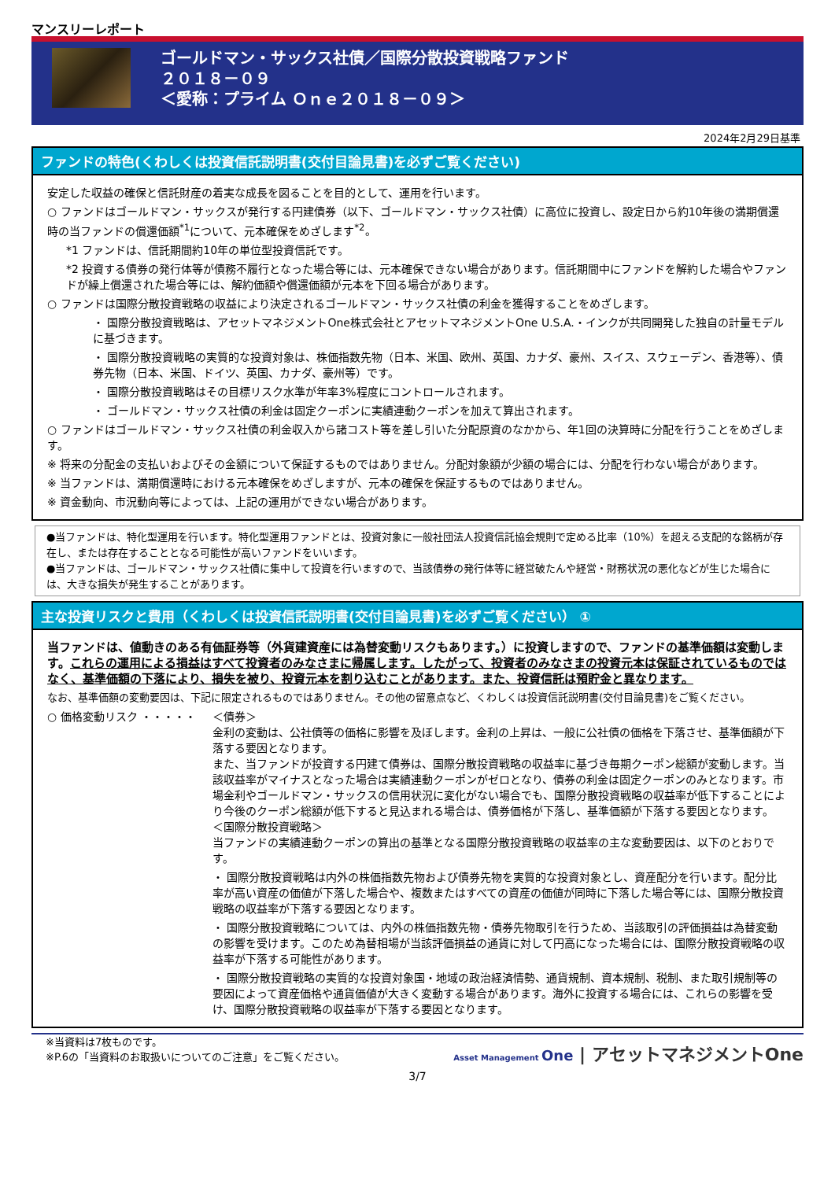マンスリーレポート
ゴールドマン・サックス社債／国際分散投資戦略ファンド
２０１８－０９
＜愛称：プライム Ｏｎｅ２０１８－０９＞
2024年2月29日基準
ファンドの特色(くわしくは投資信託説明書(交付目論見書)を必ずご覧ください)
安定した収益の確保と信託財産の着実な成長を図ることを目的として、運用を行います。
○ ファンドはゴールドマン・サックスが発行する円建債券（以下、ゴールドマン・サックス社債）に高位に投資し、設定日から約10年後の満期償還時の当ファンドの償還価額<sup>*1</sup>について、元本確保をめざします<sup>*2</sup>。
*1 ファンドは、信託期間約10年の単位型投資信託です。
*2 投資する債券の発行体等が債務不履行となった場合等には、元本確保できない場合があります。信託期間中にファンドを解約した場合やファンドが繰上償還された場合等には、解約価額や償還価額が元本を下回る場合があります。
○ ファンドは国際分散投資戦略の収益により決定されるゴールドマン・サックス社債の利金を獲得することをめざします。
・ 国際分散投資戦略は、アセットマネジメントOne株式会社とアセットマネジメントOne U.S.A.・インクが共同開発した独自の計量モデルに基づきます。
・ 国際分散投資戦略の実質的な投資対象は、株価指数先物（日本、米国、欧州、英国、カナダ、豪州、スイス、スウェーデン、香港等）、債券先物（日本、米国、ドイツ、英国、カナダ、豪州等）です。
・ 国際分散投資戦略はその目標リスク水準が年率3%程度にコントロールされます。
・ ゴールドマン・サックス社債の利金は固定クーポンに実績連動クーポンを加えて算出されます。
○ ファンドはゴールドマン・サックス社債の利金収入から諸コスト等を差し引いた分配原資のなかから、年1回の決算時に分配を行うことをめざします。
※ 将来の分配金の支払いおよびその金額について保証するものではありません。分配対象額が少額の場合には、分配を行わない場合があります。
※ 当ファンドは、満期償還時における元本確保をめざしますが、元本の確保を保証するものではありません。
※ 資金動向、市況動向等によっては、上記の運用ができない場合があります。
●当ファンドは、特化型運用を行います。特化型運用ファンドとは、投資対象に一般社団法人投資信託協会規則で定める比率（10%）を超える支配的な銘柄が存在し、または存在することとなる可能性が高いファンドをいいます。
●当ファンドは、ゴールドマン・サックス社債に集中して投資を行いますので、当該債券の発行体等に経営破たんや経営・財務状況の悪化などが生じた場合には、大きな損失が発生することがあります。
主な投資リスクと費用（くわしくは投資信託説明書(交付目論見書)を必ずご覧ください） ①
当ファンドは、値動きのある有価証券等（外貨建資産には為替変動リスクもあります。）に投資しますので、ファンドの基準価額は変動します。これらの運用による損益はすべて投資者のみなさまに帰属します。したがって、投資者のみなさまの投資元本は保証されているものではなく、基準価額の下落により、損失を被り、投資元本を割り込むことがあります。また、投資信託は預貯金と異なります。
なお、基準価額の変動要因は、下記に限定されるものではありません。その他の留意点など、くわしくは投資信託説明書(交付目論見書)をご覧ください。
○ 価格変動リスク ・・・・・ ＜債券＞
金利の変動は、公社債等の価格に影響を及ぼします。金利の上昇は、一般に公社債の価格を下落させ、基準価額が下落する要因となります。
また、当ファンドが投資する円建て債券は、国際分散投資戦略の収益率に基づき毎期クーポン総額が変動します。当該収益率がマイナスとなった場合は実績連動クーポンがゼロとなり、債券の利金は固定クーポンのみとなります。市場金利やゴールドマン・サックスの信用状況に変化がない場合でも、国際分散投資戦略の収益率が低下することにより今後のクーポン総額が低下すると見込まれる場合は、債券価格が下落し、基準価額が下落する要因となります。
＜国際分散投資戦略＞
当ファンドの実績連動クーポンの算出の基準となる国際分散投資戦略の収益率の主な変動要因は、以下のとおりです。
・ 国際分散投資戦略は内外の株価指数先物および債券先物を実質的な投資対象とし、資産配分を行います。配分比率が高い資産の価値が下落した場合や、複数またはすべての資産の価値が同時に下落した場合等には、国際分散投資戦略の収益率が下落する要因となります。
・ 国際分散投資戦略については、内外の株価指数先物・債券先物取引を行うため、当該取引の評価損益は為替変動の影響を受けます。このため為替相場が当該評価損益の通貨に対して円高になった場合には、国際分散投資戦略の収益率が下落する可能性があります。
・ 国際分散投資戦略の実質的な投資対象国・地域の政治経済情勢、通貨規制、資本規制、税制、また取引規制等の要因によって資産価格や通貨価値が大きく変動する場合があります。海外に投資する場合には、これらの影響を受け、国際分散投資戦略の収益率が下落する要因となります。
※当資料は7枚ものです。
※P.6の「当資料のお取扱いについてのご注意」をご覧ください。
Asset Management One | アセットマネジメントOne
3/7